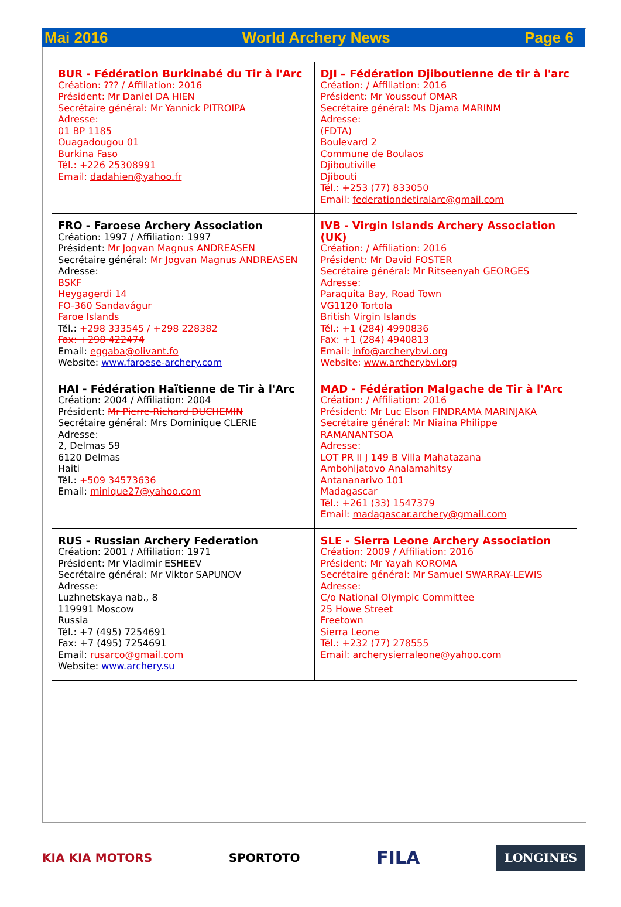Mai 2016 World Archery News Page 6
| BUR - Fédération Burkinabé du Tir à l'Arc Création: ??? / Affiliation: 2016 Président: Mr Daniel DA HIEN Secrétaire général: Mr Yannick PITROIPA Adresse: 01 BP 1185 Ouagadougou 01 Burkina Faso Tél.: +226 25308991 Email: dadahien@yahoo.fr | DJI – Fédération Djiboutienne de tir à l'arc Création: / Affiliation: 2016 Président: Mr Youssouf OMAR Secrétaire général: Ms Djama MARINM Adresse: (FDTA) Boulevard 2 Commune de Boulaos Djiboutiville Djibouti Tél.: +253 (77) 833050 Email: federationdetiralarc@gmail.com |
| FRO - Faroese Archery Association Création: 1997 / Affiliation: 1997 Président: Mr Jogvan Magnus ANDREASEN Secrétaire général: Mr Jogvan Magnus ANDREASEN Adresse: BSKF Heygagerdi 14 FO-360 Sandavágur Faroe Islands Tél.: +298 333545 / +298 228382 Fax: +298 422474 Email: eggaba@olivant.fo Website: www.faroese-archery.com | IVB - Virgin Islands Archery Association (UK) Création: / Affiliation: 2016 Président: Mr David FOSTER Secrétaire général: Mr Ritseenyah GEORGES Adresse: Paraquita Bay, Road Town VG1120 Tortola British Virgin Islands Tél.: +1 (284) 4990836 Fax: +1 (284) 4940813 Email: info@archerybvi.org Website: www.archerybvi.org |
| HAI - Fédération Haïtienne de Tir à l'Arc Création: 2004 / Affiliation: 2004 Président: Mr Pierre-Richard DUCHEMIN Secrétaire général: Mrs Dominique CLERIE Adresse: 2, Delmas 59 6120 Delmas Haiti Tél.: +509 34573636 Email: minique27@yahoo.com | MAD - Fédération Malgache de Tir à l'Arc Création: / Affiliation: 2016 Président: Mr Luc Elson FINDRAMA MARINJAKA Secrétaire général: Mr Niaina Philippe RAMANANTSOA Adresse: LOT PR II J 149 B Villa Mahatazana Ambohijatovo Analamahitsy Antananarivo 101 Madagascar Tél.: +261 (33) 1547379 Email: madagascar.archery@gmail.com |
| RUS - Russian Archery Federation Création: 2001 / Affiliation: 1971 Président: Mr Vladimir ESHEEV Secrétaire général: Mr Viktor SAPUNOV Adresse: Luzhnetskaya nab., 8 119991 Moscow Russia Tél.: +7 (495) 7254691 Fax: +7 (495) 7254691 Email: rusarco@gmail.com Website: www.archery.su | SLE - Sierra Leone Archery Association Création: 2009 / Affiliation: 2016 Président: Mr Yayah KOROMA Secrétaire général: Mr Samuel SWARRAY-LEWIS Adresse: C/o National Olympic Committee 25 Howe Street Freetown Sierra Leone Tél.: +232 (77) 278555 Email: archerysierraleone@yahoo.com |
KIA KIA MOTORS SPORTOTO FILA LONGINES